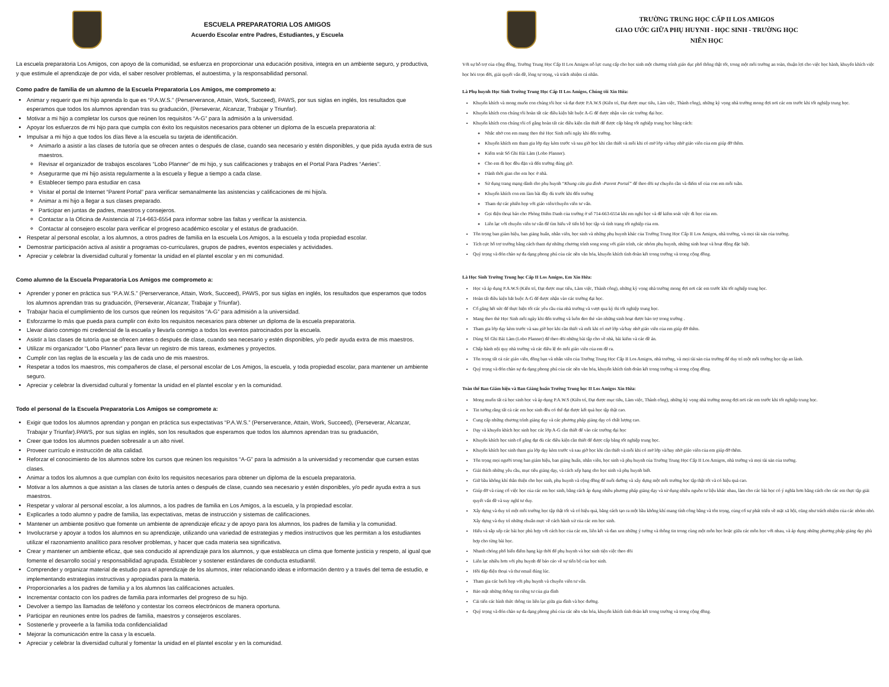ESCUELA PREPARATORIA LOS AMIGOS
Acuerdo Escolar entre Padres, Estudiantes, y Escuela
La escuela preparatoria Los Amigos, con apoyo de la comunidad, se esfuerza en proporcionar una educación positiva, integra en un ambiente seguro, y productiva, y que estimule el aprendizaje de por vida, el saber resolver problemas, el autoestima, y la responsabilidad personal.
Como padre de familia de un alumno de la Escuela Preparatoria Los Amigos, me comprometo a:
Animar y requerir que mi hijo aprenda lo que es “P.A.W.S.” (Perserverance, Attain, Work, Succeed), PAWS, por sus siglas en inglés, los resultados que esperamos que todos los alumnos aprendan tras su graduación, (Perseverar, Alcanzar, Trabajar y Triunfar).
Motivar a mi hijo a completar los cursos que reúnen los requisitos “A-G” para la admisión a la universidad.
Apoyar los esfuerzos de mi hijo para que cumpla con éxito los requisitos necesarios para obtener un diploma de la escuela preparatoria al:
Impulsar a mi hijo a que todos los días lleve a la escuela su tarjeta de identificación.
Animarlo a asistir a las clases de tutoría que se ofrecen antes o después de clase, cuando sea necesario y estén disponibles, y que pida ayuda extra de sus maestros.
Revisar el organizador de trabajos escolares “Lobo Planner” de mi hijo, y sus calificaciones y trabajos en el Portal Para Padres “Aeries”.
Asegurarme que mi hijo asista regularmente a la escuela y llegue a tiempo a cada clase.
Establecer tiempo para estudiar en casa
Visitar el portal de Internet “Parent Portal” para verificar semanalmente las asistencias y calificaciones de mi hijo/a.
Animar a mi hijo a llegar a sus clases preparado.
Participar en juntas de padres, maestros y consejeros.
Contactar a la Oficina de Asistencia al 714-663-6554 para informar sobre las faltas y verificar la asistencia.
Contactar al consejero escolar para verificar el progreso académico escolar y el estatus de graduación.
Respetar al personal escolar, a los alumnos, a otros padres de familia en la escuela Los Amigos, a la escuela y toda propiedad escolar.
Demostrar participación activa al asistir a programas co-curriculares, grupos de padres, eventos especiales y actividades.
Apreciar y celebrar la diversidad cultural y fomentar la unidad en el plantel escolar y en mi comunidad.
Como alumno de la Escuela Preparatoria Los Amigos me comprometo a:
Aprender y poner en práctica sus “P.A.W.S.” (Perserverance, Attain, Work, Succeed), PAWS, por sus siglas en inglés, los resultados que esperamos que todos los alumnos aprendan tras su graduación, (Perseverar, Alcanzar, Trabajar y Triunfar).
Trabajar hacia el cumplimiento de los cursos que reúnen los requisitos “A-G” para admisión a la universidad.
Esforzarme lo más que pueda para cumplir con éxito los requisitos necesarios para obtener un diploma de la escuela preparatoria.
Llevar diario conmigo mi credencial de la escuela y llevarla conmigo a todos los eventos patrocinados por la escuela.
Asistir a las clases de tutoría que se ofrecen antes o después de clase, cuando sea necesario y estén disponibles, y/o pedir ayuda extra de mis maestros.
Utilizar mi organizador “Lobo Planner” para llevar un registro de mis tareas, exámenes y proyectos.
Cumplir con las reglas de la escuela y las de cada uno de mis maestros.
Respetar a todos los maestros, mis compañeros de clase, el personal escolar de Los Amigos, la escuela, y toda propiedad escolar, para mantener un ambiente seguro.
Apreciar y celebrar la diversidad cultural y fomentar la unidad en el plantel escolar y en la comunidad.
Todo el personal de la Escuela Preparatoria Los Amigos se compromete a:
Exigir que todos los alumnos aprendan y pongan en práctica sus expectativas “P.A.W.S.” (Perserverance, Attain, Work, Succeed), (Perseverar, Alcanzar, Trabajar y Triunfar).PAWS, por sus siglas en inglés, son los resultados que esperamos que todos los alumnos aprendan tras su graduación,
Creer que todos los alumnos pueden sobresalir a un alto nivel.
Proveer currículo e instrucción de alta calidad.
Reforzar el conocimiento de los alumnos sobre los cursos que reúnen los requisitos “A-G” para la admisión a la universidad y recomendar que cursen estas clases.
Animar a todos los alumnos a que cumplan con éxito los requisitos necesarios para obtener un diploma de la escuela preparatoria.
Motivar a los alumnos a que asistan a las clases de tutoría antes o después de clase, cuando sea necesario y estén disponibles, y/o pedir ayuda extra a sus maestros.
Respetar y valorar al personal escolar, a los alumnos, a los padres de familia en Los Amigos, a la escuela, y la propiedad escolar.
Explicarles a todo alumno y padre de familia, las expectativas, metas de instrucción y sistemas de calificaciones.
Mantener un ambiente positivo que fomente un ambiente de aprendizaje eficaz y de apoyo para los alumnos, los padres de familia y la comunidad.
Involucrarse y apoyar a todos los alumnos en su aprendizaje, utilizando una variedad de estrategias y medios instructivos que les permitan a los estudiantes utilizar el razonamiento analítico para resolver problemas, y hacer que cada materia sea significativa.
Crear y mantener un ambiente eficaz, que sea conducido al aprendizaje para los alumnos, y que establezca un clima que fomente justicia y respeto, al igual que fomente el desarrollo social y responsabilidad agrupada. Establecer y sostener estándares de conducta estudiantil.
Comprender y organizar material de estudio para el aprendizaje de los alumnos, inter relacionando ideas e información dentro y a través del tema de estudio, e implementando estrategias instructivas y apropiadas para la materia.
Proporcionarles a los padres de familia y a los alumnos las calificaciones actuales.
Incrementar contacto con los padres de familia para informarles del progreso de su hijo.
Devolver a tiempo las llamadas de teléfono y contestar los correos electrónicos de manera oportuna.
Participar en reuniones entre los padres de familia, maestros y consejeros escolares.
Sostenerle y proveerle a la familia toda confidencialidad
Mejorar la comunicación entre la casa y la escuela.
Apreciar y celebrar la diversidad cultural y fomentar la unidad en el plantel escolar y en la comunidad.
TRƯỜNG TRUNG HỌC CẤP II LOS AMIGOS
GIAO ƯỚC GIỮA PHỤ HUYNH - HỌC SINH - TRƯỜNG HỌC
NIÊN HỌC
Với sự hỗ trợ của cộng đồng, Trường Trung Học Cấp II Los Amigos nỗ lực cung cấp cho học sinh một chương trình giáo dục phổ thông thật tốt, trong một môi trường an toàn, thuận lợi cho việc học hành, khuyến khích việc học hỏi trọn đời, giải quyết vấn đề, lòng tự trọng, và trách nhiệm cá nhân.
Là Phụ huynh Học Sinh Trường Trung Học Cấp II Los Amigos, Chúng tôi Xin Hứa:
Khuyến khích và mong muốn con chúng tôi học và đạt được P.A.W.S (Kiên trì, Đạt được mục tiêu, Làm việc, Thành công), những kỳ vọng nhà trường mong đợi nơi các em trước khi tốt nghiệp trung học.
Khuyến khích con chúng tôi hoàn tất các điều kiện bắt buộc A-G để được nhận vào các trường đại học.
Khuyến khích con chúng tôi cố gắng hoàn tất các điều kiện cần thiết để được cấp bằng tốt nghiệp trung học bằng cách:
Nhắc nhở con em mang theo thẻ Học Sinh mỗi ngày khi đến trường.
Khuyến khích em tham gia lớp dạy kèm trước và sau giờ học khi cần thiết và mỗi khi có mở lớp và/hay nhờ giáo viên của em giúp đỡ thêm.
Kiểm soát Sổ Ghi Bài Làm (Lobo Planner).
Cho em đi học đều đặn và đến trường đúng giờ.
Dành thời gian cho em học ở nhà.
Sử dụng trang mạng dành cho phụ huynh “Khung cửa gia đình -Parent Portal” để theo dõi sự chuyên cần và điểm số của con em mỗi tuần.
Khuyến khích con em làm bài đầy đủ trước khi đến trường
Tham dự các phiên họp với giáo viên/chuyên viên tư vấn.
Gọi điện thoại báo cho Phòng Điểm Danh của trường ở số 714-663-6554 khi em nghỉ học và để kiểm soát việc đi học của em.
Liên lạc với chuyên viên tư vấn để tìm hiểu về tiến bộ học tập và tình trạng tốt nghiệp của em.
Tôn trọng ban giám hiệu, ban giảng huấn, nhân viên, học sinh và những phụ huynh khác của Trường Trung Học Cấp II Los Amigos, nhà trường, và mọi tài sản của trường.
Tích cực hỗ trợ trường bằng cách tham dự những chương trình song song với giáo trình, các nhóm phụ huynh, những sinh hoạt và hoạt động đặc biệt.
Quý trọng và đón chào sự đa dạng phong phú của các nền văn hóa, khuyến khích tình đoàn kết trong trường và trong cộng đồng.
Là Học Sinh Trường Trung học Cấp II Los Amigos, Em Xin Hứa:
Học và áp dụng P.A.W.S (Kiên trì, Đạt được mục tiêu, Làm việc, Thành công), những kỳ vọng nhà trường mong đợi nơi các em trước khi tốt nghiệp trung học.
Hoàn tất điều kiện bắt buộc A-G để được nhận vào các trường đại học.
Cố gắng hết sức để thực hiện tốt các yêu cầu của nhà trường và vượt qua kỳ thi tốt nghiệp trung học.
Mang theo thẻ Học Sinh mỗi ngày khi đến trường và luôn đeo thẻ vào những sinh hoạt được bảo trợ trong trường .
Tham gia lớp dạy kèm trước và sau giờ học khi cần thiết và mỗi khi có mở lớp và/hay nhờ giáo viên của em giúp đỡ thêm.
Dùng Sổ Ghi Bài Làm (Lobo Planner) để theo dõi những bài tập cho về nhà, bài kiểm và các đề án.
Chấp hành nội quy nhà trường và các điều lệ do mỗi giáo viên của em đề ra.
Tôn trọng tất cả các giáo viên, đồng bạn và nhân viên của Trường Trung Học Cấp II Los Amigos, nhà trường, và mọi tài sản của trường để duy trì một môi trường học tập an lành.
Quý trọng và đón chào sự đa dạng phong phú của các nền văn hóa, khuyến khích tình đoàn kết trong trường và trong cộng đồng.
Toàn thể Ban Giám hiệu và Ban Giảng huấn Trường Trung học II Los Amigos Xin Hứa:
Mong muốn tất cả học sinh học và áp dụng P.A.W.S (Kiên trì, Đạt được mục tiêu, Làm việc, Thành công), những kỳ vọng nhà trường mong đợi nơi các em trước khi tốt nghiệp trung học.
Tin tưởng rằng tất cả các em học sinh đều có thể đạt được kết quả học tập thật cao.
Cung cấp những chương trình giảng dạy và các phương pháp giảng dạy có chất lượng cao.
Dạy và khuyến khích học sinh học các lớp A-G cần thiết để vào các trường đại học
Khuyến khích học sinh cố gắng đạt đủ các điều kiện cần thiết để được cấp bằng tốt nghiệp trung học.
Khuyến khích học sinh tham gia lớp dạy kèm trước và sau giờ học khi cần thiết và mỗi khi có mở lớp và/hay nhờ giáo viên của em giúp đỡ thêm.
Tôn trọng mọi người trong ban giám hiệu, ban giảng huấn, nhân viên, học sinh và phụ huynh của Trường Trung Học Cấp II Los Amigos, nhà trường và mọi tài sản của trường.
Giải thích những yêu cầu, mục tiêu giảng dạy, và cách xếp hạng cho học sinh và phụ huynh biết.
Giữ bầu không khí thân thiện cho học sinh, phụ huynh và cộng đồng để nuôi dưỡng và xây dựng một môi trường học tập thật tốt và có hiệu quả cao.
Giúp đỡ và củng cố việc học của các em học sinh, bằng cách áp dụng nhiều phương pháp giảng dạy và sử dụng nhiều nguồn tư liệu khác nhau, làm cho các bài học có ý nghĩa hơn bằng cách cho các em thực tập giải quyết vấn đề và suy nghĩ tư duy.
Xây dựng và duy trì một môi trường học tập thật tốt và có hiệu quả, bằng cách tạo ra một bầu không khí mang tính công bằng và tôn trọng, củng cố sự phát triển về mặt xã hội, cũng như trách nhiệm của các nhóm nhỏ. Xây dựng và duy trì những chuẩn mực về cách hành xử của các em học sinh.
Hiểu và sắp xếp các bài học phù hợp với cách học của các em, liên kết và đan xen những ý tưởng và thông tin trong cùng một môn học hoặc giữa các môn học với nhau, và áp dụng những phương pháp giảng dạy phù hợp cho từng bài học.
Nhanh chóng phổ biến điểm hạng kịp thời để phụ huynh và học sinh tiện việc theo dõi
Liên lạc nhiều hơn với phụ huynh để báo cáo về sự tiến bộ của học sinh.
Hồi đáp điện thoại và thư email đúng lúc.
Tham gia các buổi họp với phụ huynh và chuyên viên tư vấn.
Bảo mật những thông tin riêng tư của gia đình
Cải tiến các hình thức thông tin liên lạc giữa gia đình và học đường.
Quý trọng và đón chào sự đa dạng phong phú của các nền văn hóa, khuyến khích tình đoàn kết trong trường và trong cộng đồng.